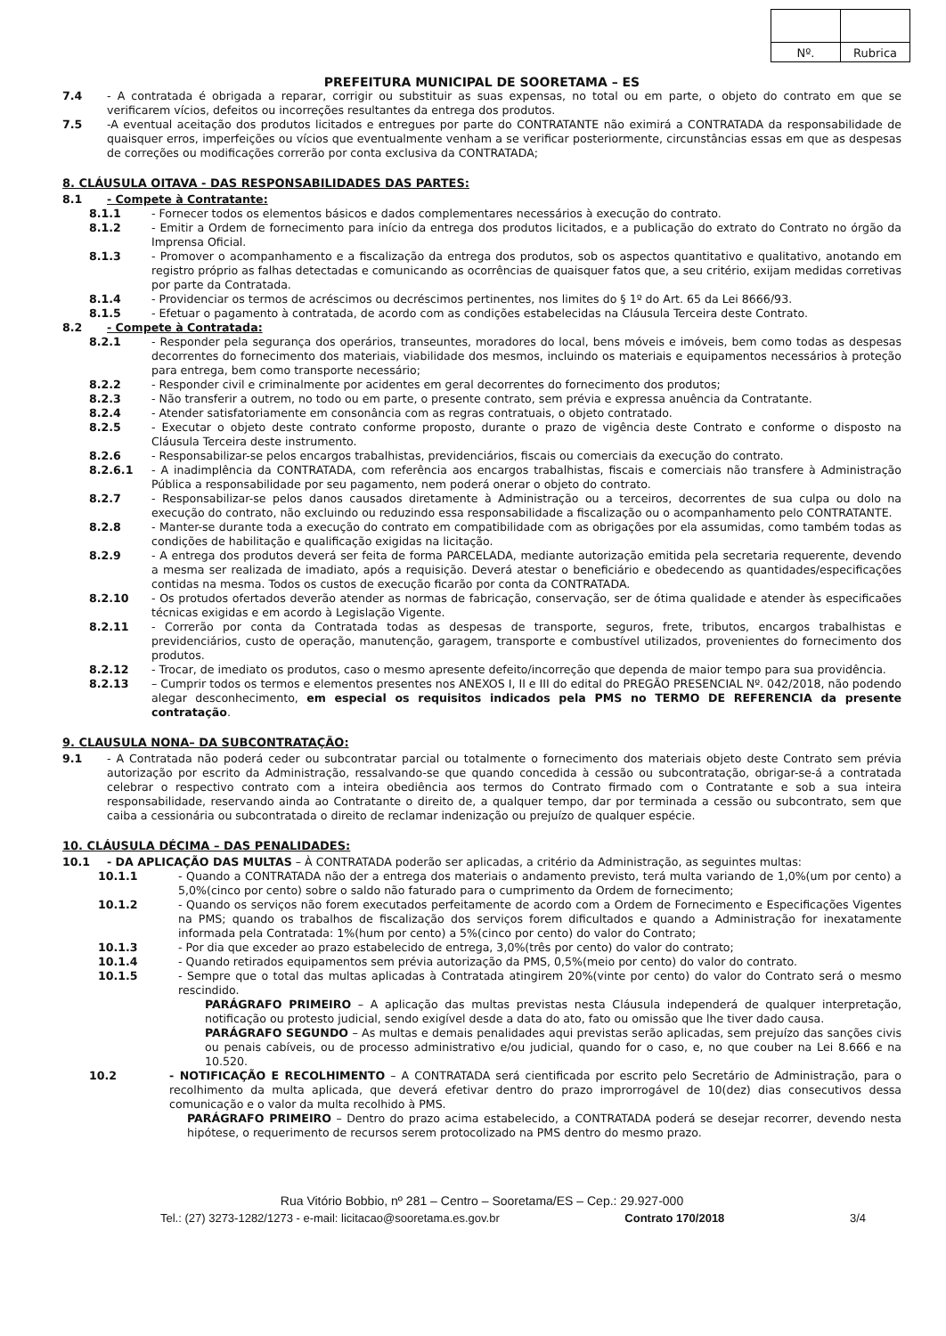| Nº. | Rubrica |
PREFEITURA MUNICIPAL DE SOORETAMA – ES
7.4 - A contratada é obrigada a reparar, corrigir ou substituir as suas expensas, no total ou em parte, o objeto do contrato em que se verificarem vícios, defeitos ou incorreções resultantes da entrega dos produtos.
7.5 -A eventual aceitação dos produtos licitados e entregues por parte do CONTRATANTE não eximirá a CONTRATADA da responsabilidade de quaisquer erros, imperfeições ou vícios que eventualmente venham a se verificar posteriormente, circunstâncias essas em que as despesas de correções ou modificações correrão por conta exclusiva da CONTRATADA;
8. CLÁUSULA OITAVA - DAS RESPONSABILIDADES DAS PARTES:
8.1 - Compete à Contratante:
8.1.1 - Fornecer todos os elementos básicos e dados complementares necessários à execução do contrato.
8.1.2 - Emitir a Ordem de fornecimento para início da entrega dos produtos licitados, e a publicação do extrato do Contrato no órgão da Imprensa Oficial.
8.1.3 - Promover o acompanhamento e a fiscalização da entrega dos produtos, sob os aspectos quantitativo e qualitativo, anotando em registro próprio as falhas detectadas e comunicando as ocorrências de quaisquer fatos que, a seu critério, exijam medidas corretivas por parte da Contratada.
8.1.4 - Providenciar os termos de acréscimos ou decréscimos pertinentes, nos limites do § 1º do Art. 65 da Lei 8666/93.
8.1.5 - Efetuar o pagamento à contratada, de acordo com as condições estabelecidas na Cláusula Terceira deste Contrato.
8.2 - Compete à Contratada:
8.2.1 - Responder pela segurança dos operários, transeuntes, moradores do local, bens móveis e imóveis, bem como todas as despesas decorrentes do fornecimento dos materiais, viabilidade dos mesmos, incluindo os materiais e equipamentos necessários à proteção para entrega, bem como transporte necessário;
8.2.2 - Responder civil e criminalmente por acidentes em geral decorrentes do fornecimento dos produtos;
8.2.3 - Não transferir a outrem, no todo ou em parte, o presente contrato, sem prévia e expressa anuência da Contratante.
8.2.4 - Atender satisfatoriamente em consonância com as regras contratuais, o objeto contratado.
8.2.5 - Executar o objeto deste contrato conforme proposto, durante o prazo de vigência deste Contrato e conforme o disposto na Cláusula Terceira deste instrumento.
8.2.6 - Responsabilizar-se pelos encargos trabalhistas, previdenciários, fiscais ou comerciais da execução do contrato.
8.2.6.1 - A inadimplência da CONTRATADA, com referência aos encargos trabalhistas, fiscais e comerciais não transfere à Administração Pública a responsabilidade por seu pagamento, nem poderá onerar o objeto do contrato.
8.2.7 - Responsabilizar-se pelos danos causados diretamente à Administração ou a terceiros, decorrentes de sua culpa ou dolo na execução do contrato, não excluindo ou reduzindo essa responsabilidade a fiscalização ou o acompanhamento pelo CONTRATANTE.
8.2.8 - Manter-se durante toda a execução do contrato em compatibilidade com as obrigações por ela assumidas, como também todas as condições de habilitação e qualificação exigidas na licitação.
8.2.9 - A entrega dos produtos deverá ser feita de forma PARCELADA, mediante autorização emitida pela secretaria requerente, devendo a mesma ser realizada de imadiato, após a requisição. Deverá atestar o beneficiário e obedecendo as quantidades/especificações contidas na mesma. Todos os custos de execução ficarão por conta da CONTRATADA.
8.2.10 - Os protudos ofertados deverão atender as normas de fabricação, conservação, ser de ótima qualidade e atender às especificaões técnicas exigidas e em acordo à Legislação Vigente.
8.2.11 - Correrão por conta da Contratada todas as despesas de transporte, seguros, frete, tributos, encargos trabalhistas e previdenciários, custo de operação, manutenção, garagem, transporte e combustível utilizados, provenientes do fornecimento dos produtos.
8.2.12 - Trocar, de imediato os produtos, caso o mesmo apresente defeito/incorreção que dependa de maior tempo para sua providência.
8.2.13 – Cumprir todos os termos e elementos presentes nos ANEXOS I, II e III do edital do PREGÃO PRESENCIAL Nº. 042/2018, não podendo alegar desconhecimento, em especial os requisitos indicados pela PMS no TERMO DE REFERENCIA da presente contratação.
9. CLAUSULA NONA– DA SUBCONTRATAÇÃO:
9.1 - A Contratada não poderá ceder ou subcontratar parcial ou totalmente o fornecimento dos materiais objeto deste Contrato sem prévia autorização por escrito da Administração, ressalvando-se que quando concedida à cessão ou subcontratação, obrigar-se-á a contratada celebrar o respectivo contrato com a inteira obediência aos termos do Contrato firmado com o Contratante e sob a sua inteira responsabilidade, reservando ainda ao Contratante o direito de, a qualquer tempo, dar por terminada a cessão ou subcontrato, sem que caiba a cessionária ou subcontratada o direito de reclamar indenização ou prejuízo de qualquer espécie.
10. CLÁUSULA DÉCIMA – DAS PENALIDADES:
10.1 - DA APLICAÇÃO DAS MULTAS – À CONTRATADA poderão ser aplicadas, a critério da Administração, as seguintes multas:
10.1.1 - Quando a CONTRATADA não der a entrega dos materiais o andamento previsto, terá multa variando de 1,0%(um por cento) a 5,0%(cinco por cento) sobre o saldo não faturado para o cumprimento da Ordem de fornecimento;
10.1.2 - Quando os serviços não forem executados perfeitamente de acordo com a Ordem de Fornecimento e Especificações Vigentes na PMS; quando os trabalhos de fiscalização dos serviços forem dificultados e quando a Administração for inexatamente informada pela Contratada: 1%(hum por cento) a 5%(cinco por cento) do valor do Contrato;
10.1.3 - Por dia que exceder ao prazo estabelecido de entrega, 3,0%(três por cento) do valor do contrato;
10.1.4 - Quando retirados equipamentos sem prévia autorização da PMS, 0,5%(meio por cento) do valor do contrato.
10.1.5 - Sempre que o total das multas aplicadas à Contratada atingirem 20%(vinte por cento) do valor do Contrato será o mesmo rescindido.
PARÁGRAFO PRIMEIRO – A aplicação das multas previstas nesta Cláusula independerá de qualquer interpretação, notificação ou protesto judicial, sendo exigível desde a data do ato, fato ou omissão que lhe tiver dado causa.
PARÁGRAFO SEGUNDO – As multas e demais penalidades aqui previstas serão aplicadas, sem prejuízo das sanções civis ou penais cabíveis, ou de processo administrativo e/ou judicial, quando for o caso, e, no que couber na Lei 8.666 e na 10.520.
10.2 - NOTIFICAÇÃO E RECOLHIMENTO – A CONTRATADA será cientificada por escrito pelo Secretário de Administração, para o recolhimento da multa aplicada, que deverá efetivar dentro do prazo improrrogável de 10(dez) dias consecutivos dessa comunicação e o valor da multa recolhido à PMS.
PARÁGRAFO PRIMEIRO – Dentro do prazo acima estabelecido, a CONTRATADA poderá se desejar recorrer, devendo nesta hipótese, o requerimento de recursos serem protocolizado na PMS dentro do mesmo prazo.
Rua Vitório Bobbio, nº 281 – Centro – Sooretama/ES – Cep.: 29.927-000
Tel.: (27) 3273-1282/1273 - e-mail: licitacao@sooretama.es.gov.br Contrato 170/2018 3/4